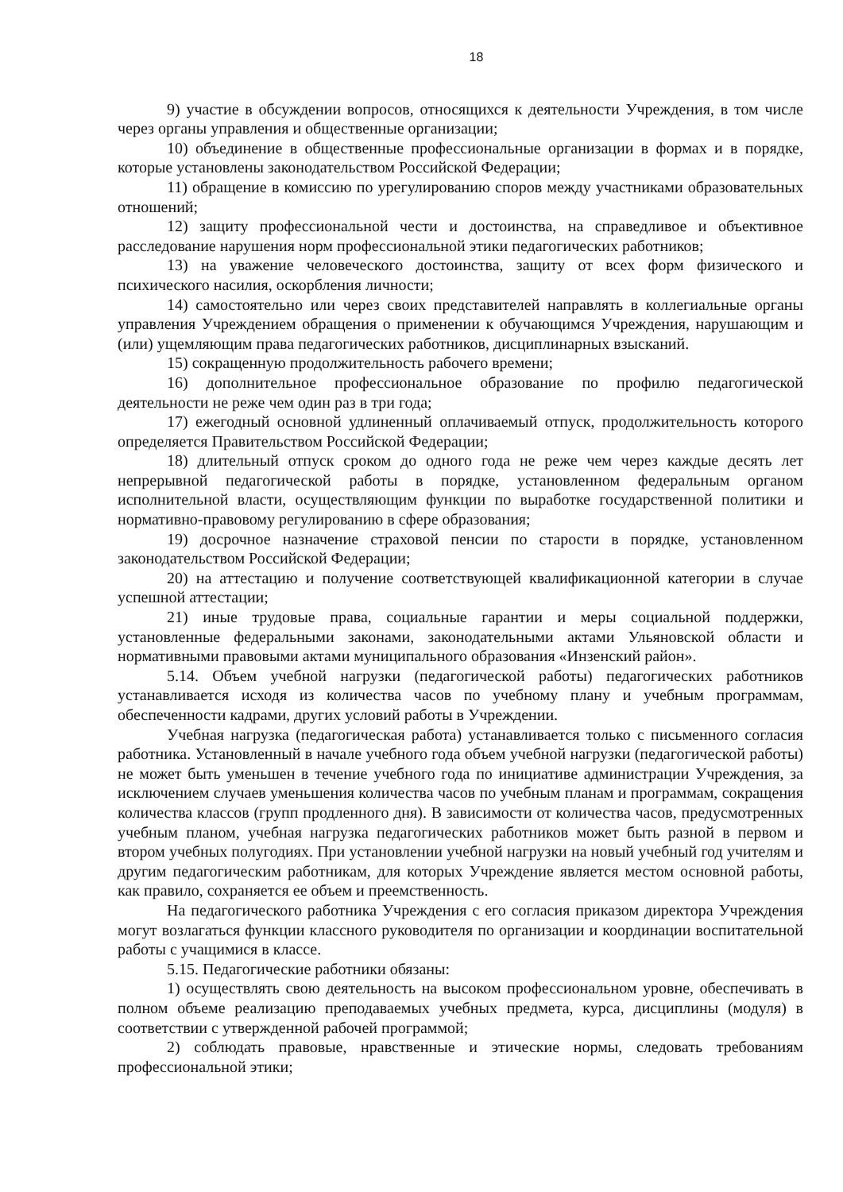18
9) участие в обсуждении вопросов, относящихся к деятельности Учреждения, в том числе через органы управления и общественные организации;
10) объединение в общественные профессиональные организации в формах и в порядке, которые установлены законодательством Российской Федерации;
11) обращение в комиссию по урегулированию споров между участниками образовательных отношений;
12) защиту профессиональной чести и достоинства, на справедливое и объективное расследование нарушения норм профессиональной этики педагогических работников;
13) на уважение человеческого достоинства, защиту от всех форм физического и психического насилия, оскорбления личности;
14) самостоятельно или через своих представителей направлять в коллегиальные органы управления Учреждением обращения о применении к обучающимся Учреждения, нарушающим и (или) ущемляющим права педагогических работников, дисциплинарных взысканий.
15) сокращенную продолжительность рабочего времени;
16) дополнительное профессиональное образование по профилю педагогической деятельности не реже чем один раз в три года;
17) ежегодный основной удлиненный оплачиваемый отпуск, продолжительность которого определяется Правительством Российской Федерации;
18) длительный отпуск сроком до одного года не реже чем через каждые десять лет непрерывной педагогической работы в порядке, установленном федеральным органом исполнительной власти, осуществляющим функции по выработке государственной политики и нормативно-правовому регулированию в сфере образования;
19) досрочное назначение страховой пенсии по старости в порядке, установленном законодательством Российской Федерации;
20) на аттестацию и получение соответствующей квалификационной категории в случае успешной аттестации;
21) иные трудовые права, социальные гарантии и меры социальной поддержки, установленные федеральными законами, законодательными актами Ульяновской области и нормативными правовыми актами муниципального образования «Инзенский район».
5.14. Объем учебной нагрузки (педагогической работы) педагогических работников устанавливается исходя из количества часов по учебному плану и учебным программам, обеспеченности кадрами, других условий работы в Учреждении.
Учебная нагрузка (педагогическая работа) устанавливается только с письменного согласия работника. Установленный в начале учебного года объем учебной нагрузки (педагогической работы) не может быть уменьшен в течение учебного года по инициативе администрации Учреждения, за исключением случаев уменьшения количества часов по учебным планам и программам, сокращения количества классов (групп продленного дня). В зависимости от количества часов, предусмотренных учебным планом, учебная нагрузка педагогических работников может быть разной в первом и втором учебных полугодиях. При установлении учебной нагрузки на новый учебный год учителям и другим педагогическим работникам, для которых Учреждение является местом основной работы, как правило, сохраняется ее объем и преемственность.
На педагогического работника Учреждения с его согласия приказом директора Учреждения могут возлагаться функции классного руководителя по организации и координации воспитательной работы с учащимися в классе.
5.15. Педагогические работники обязаны:
1) осуществлять свою деятельность на высоком профессиональном уровне, обеспечивать в полном объеме реализацию преподаваемых учебных предмета, курса, дисциплины (модуля) в соответствии с утвержденной рабочей программой;
2) соблюдать правовые, нравственные и этические нормы, следовать требованиям профессиональной этики;